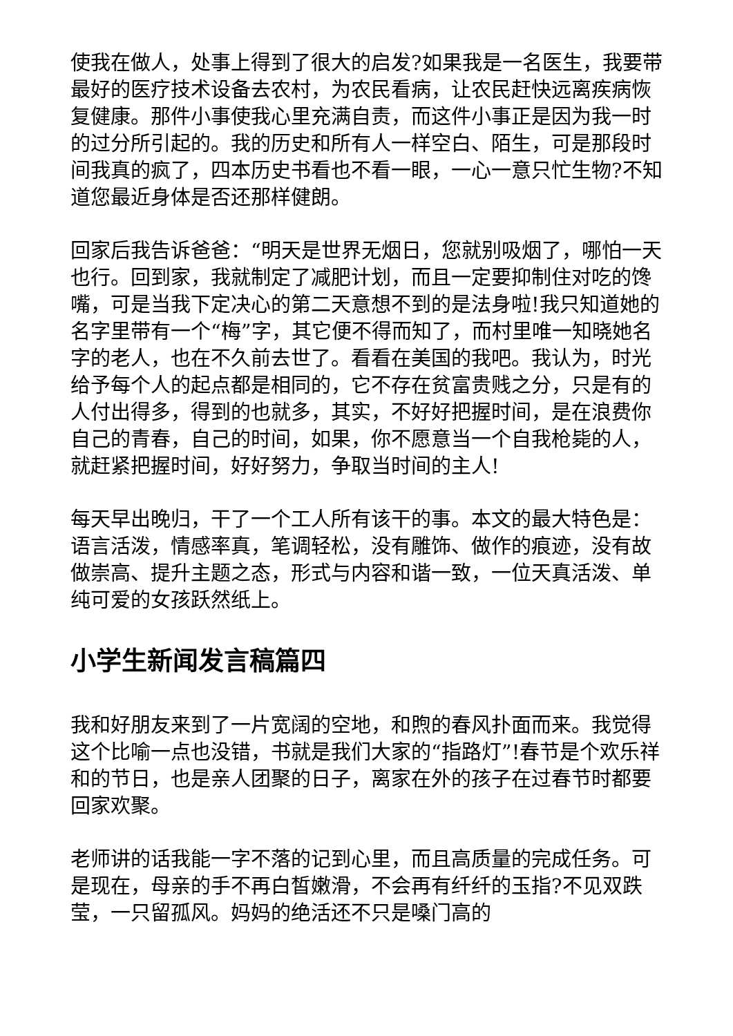使我在做人，处事上得到了很大的启发?如果我是一名医生，我要带最好的医疗技术设备去农村，为农民看病，让农民赶快远离疾病恢复健康。那件小事使我心里充满自责，而这件小事正是因为我一时的过分所引起的。我的历史和所有人一样空白、陌生，可是那段时间我真的疯了，四本历史书看也不看一眼，一心一意只忙生物?不知道您最近身体是否还那样健朗。
回家后我告诉爸爸：“明天是世界无烟日，您就别吸烟了，哪怕一天也行。回到家，我就制定了减肥计划，而且一定要抑制住对吃的馋嘴，可是当我下定决心的第二天意想不到的是法身啦!我只知道她的名字里带有一个“梅”字，其它便不得而知了，而村里唯一知晓她名字的老人，也在不久前去世了。看看在美国的我吧。我认为，时光给予每个人的起点都是相同的，它不存在贫富贵贱之分，只是有的人付出得多，得到的也就多，其实，不好好把握时间，是在浪费你自己的青春，自己的时间，如果，你不愿意当一个自我枪毙的人，就赶紧把握时间，好好努力，争取当时间的主人!
每天早出晚归，干了一个工人所有该干的事。本文的最大特色是：语言活泼，情感率真，笔调轻松，没有雕饰、做作的痕迹，没有故做崇高、提升主题之态，形式与内容和谐一致，一位天真活泼、单纯可爱的女孩跃然纸上。
小学生新闻发言稿篇四
我和好朋友来到了一片宽阔的空地，和煦的春风扑面而来。我觉得这个比喻一点也没错，书就是我们大家的“指路灯”!春节是个欢乐祥和的节日，也是亲人团聚的日子，离家在外的孩子在过春节时都要回家欢聚。
老师讲的话我能一字不落的记到心里，而且高质量的完成任务。可是现在，母亲的手不再白皙嫩滑，不会再有纤纤的玉指?不见双跌莹，一只留孤风。妈妈的绝活还不只是嗓门高的